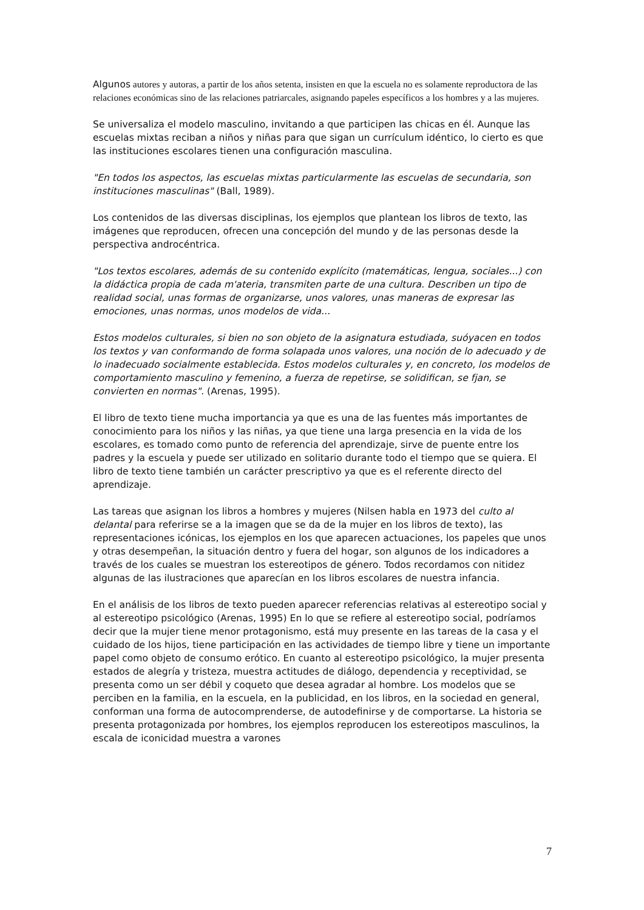Algunos autores y autoras, a partir de los años setenta, insisten en que la escuela no es solamente reproductora de las relaciones económicas sino de las relaciones patriarcales, asignando papeles específicos a los hombres y a las mujeres.
Se universaliza el modelo masculino, invitando a que participen las chicas en él. Aunque las escuelas mixtas reciban a niños y niñas para que sigan un currículum idéntico, lo cierto es que las instituciones escolares tienen una configuración masculina.
"En todos los aspectos, las escuelas mixtas particularmente las escuelas de secundaria, son instituciones masculinas" (Ball, 1989).
Los contenidos de las diversas disciplinas, los ejemplos que plantean los libros de texto, las imágenes que reproducen, ofrecen una concepción del mundo y de las personas desde la perspectiva androcéntrica.
"Los textos escolares, además de su contenido explícito (matemáticas, lengua, sociales...) con la didáctica propia de cada m'ateria, transmiten parte de una cultura. Describen un tipo de realidad social, unas formas de organizarse, unos valores, unas maneras de expresar las emociones, unas normas, unos modelos de vida...
Estos modelos culturales, si bien no son objeto de la asignatura estudiada, suóyacen en todos los textos y van conformando de forma solapada unos valores, una noción de lo adecuado y de lo inadecuado socialmente establecida. Estos modelos culturales y, en concreto, los modelos de comportamiento masculino y femenino, a fuerza de repetirse, se solidifican, se fjan, se convierten en normas". (Arenas, 1995).
El libro de texto tiene mucha importancia ya que es una de las fuentes más importantes de conocimiento para los niños y las niñas, ya que tiene una larga presencia en la vida de los escolares, es tomado como punto de referencia del aprendizaje, sirve de puente entre los padres y la escuela y puede ser utilizado en solitario durante todo el tiempo que se quiera. El libro de texto tiene también un carácter prescriptivo ya que es el referente directo del aprendizaje.
Las tareas que asignan los libros a hombres y mujeres (Nilsen habla en 1973 del culto al delantal para referirse se a la imagen que se da de la mujer en los libros de texto), las representaciones icónicas, los ejemplos en los que aparecen actuaciones, los papeles que unos y otras desempeñan, la situación dentro y fuera del hogar, son algunos de los indicadores a través de los cuales se muestran los estereotipos de género. Todos recordamos con nitidez algunas de las ilustraciones que aparecían en los libros escolares de nuestra infancia.
En el análisis de los libros de texto pueden aparecer referencias relativas al estereotipo social y al estereotipo psicológico (Arenas, 1995) En lo que se refiere al estereotipo social, podríamos decir que la mujer tiene menor protagonismo, está muy presente en las tareas de la casa y el cuidado de los hijos, tiene participación en las actividades de tiempo libre y tiene un importante papel como objeto de consumo erótico. En cuanto al estereotipo psicológico, la mujer presenta estados de alegría y tristeza, muestra actitudes de diálogo, dependencia y receptividad, se presenta como un ser débil y coqueto que desea agradar al hombre. Los modelos que se perciben en la familia, en la escuela, en la publicidad, en los libros, en la sociedad en general, conforman una forma de autocomprenderse, de autodefinirse y de comportarse. La historia se presenta protagonizada por hombres, los ejemplos reproducen los estereotipos masculinos, la escala de iconicidad muestra a varones
7